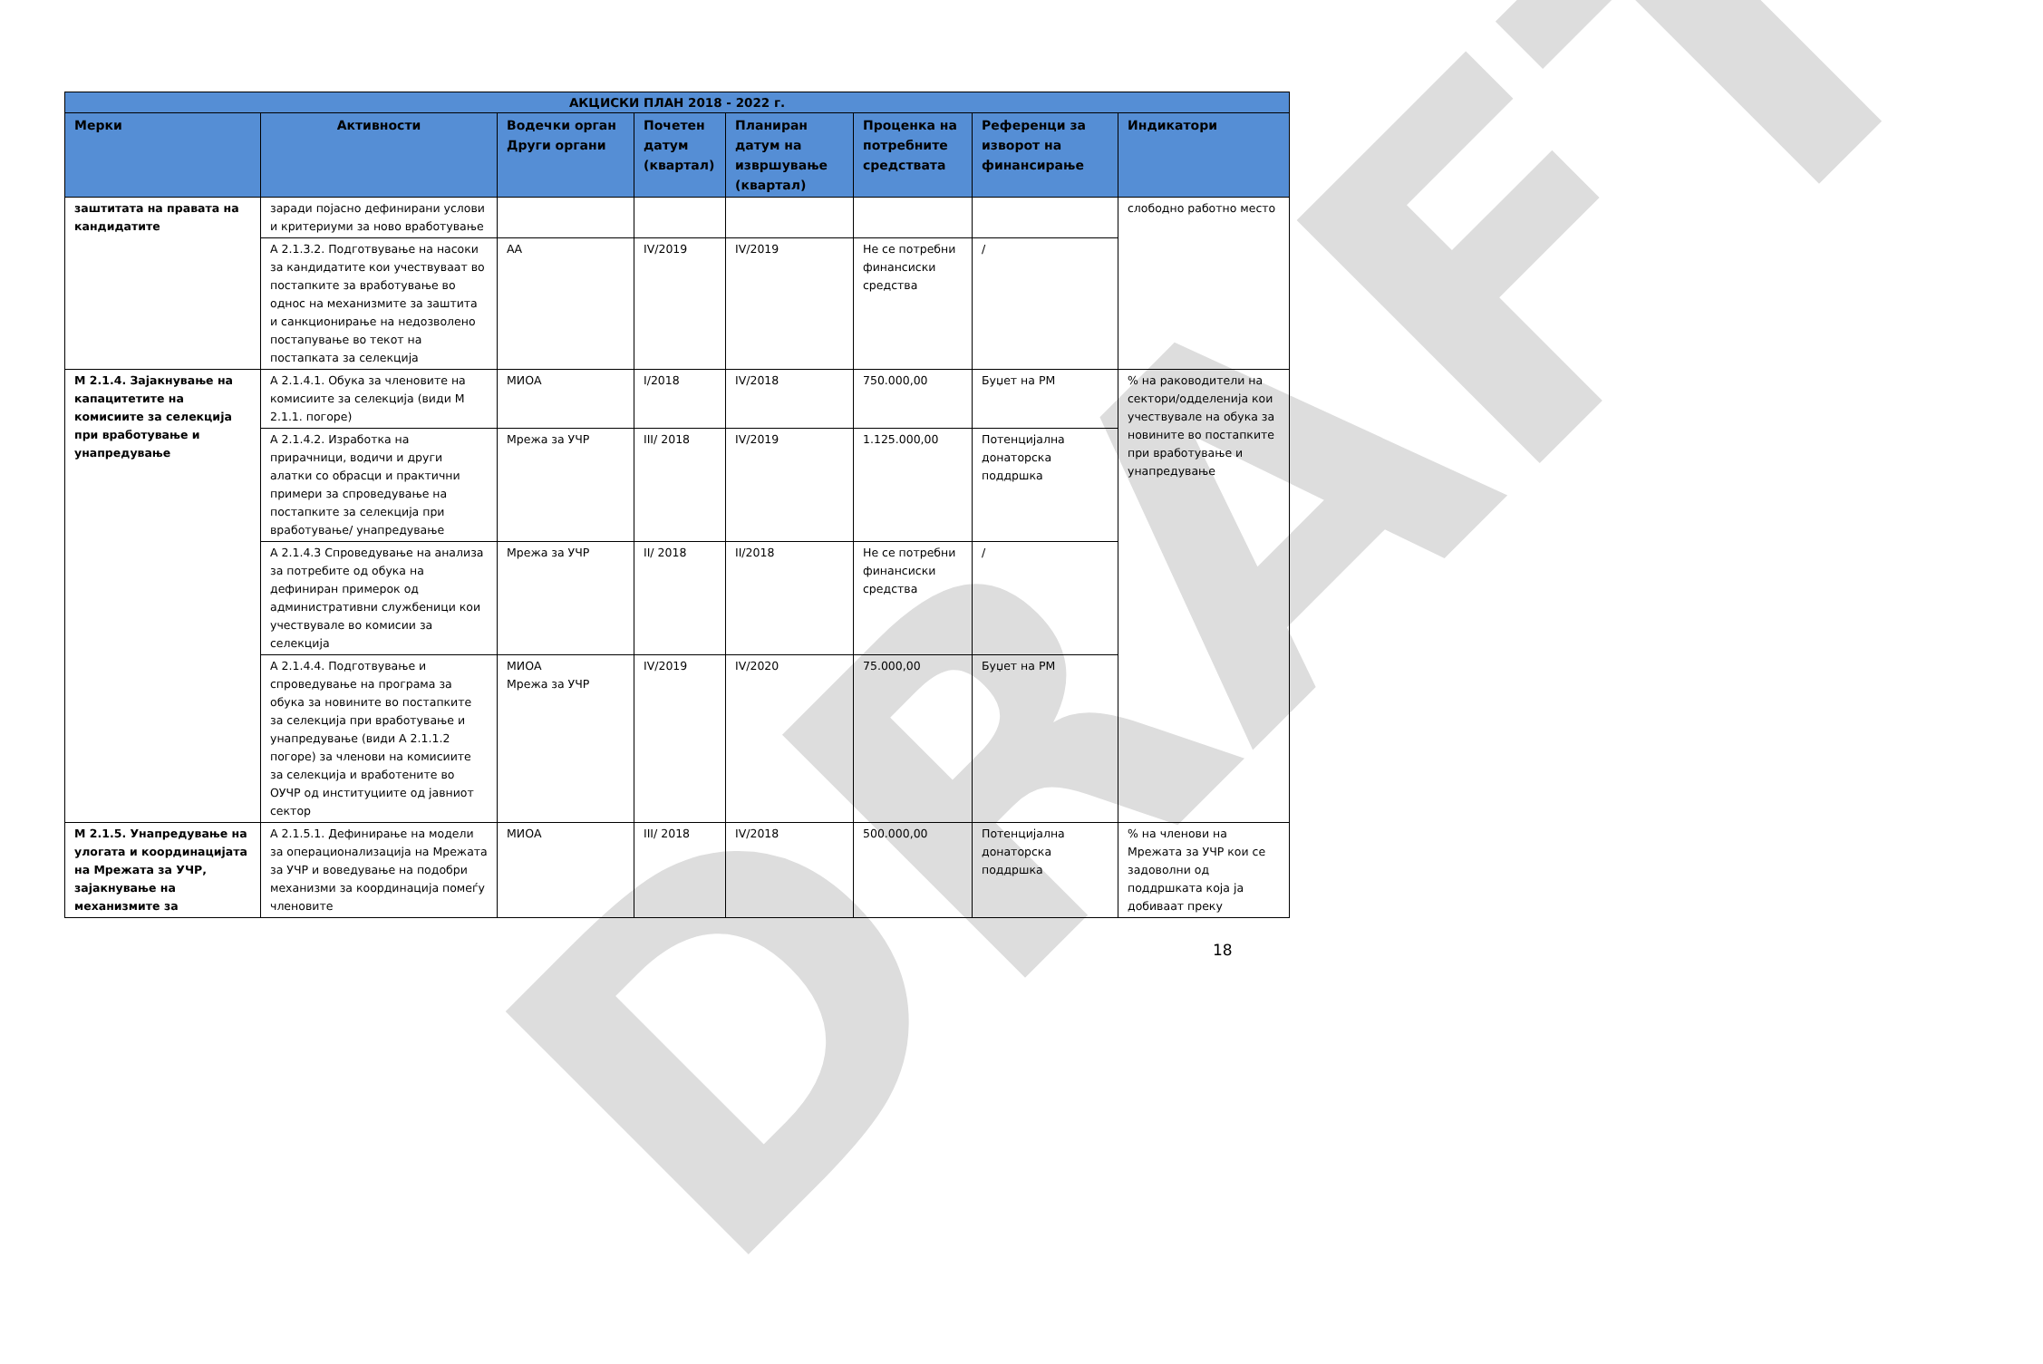DRAFT
| АКЦИСКИ ПЛАН 2018 - 2022 г. | | | | | | | |
| --- | --- | --- | --- | --- | --- | --- | --- |
| Мерки | Активности | Водечки орган Други органи | Почетен датум (квартал) | Планиран датум на извршување (квартал) | Проценка на потребните средствата | Референци за изворот на финансирање | Индикатори |
| заштитата на правата на кандидатите | заради појасно дефинирани услови и критериуми за ново вработување | | | | | | слободно работно место |
| | А 2.1.3.2. Подготвување на насоки за кандидатите кои учествуваат во постапките за вработување во однос на механизмите за заштита и санкционирање на недозволено постапување во текот на постапката за селекција | АА | IV/2019 | IV/2019 | Не се потребни финансиски средства | / | |
| М 2.1.4. Зајакнување на капацитетите на комисиите за селекција при вработување и унапредување | А 2.1.4.1. Обука за членовите на комисиите за селекција (види М 2.1.1. погоре) | МИОА | I/2018 | IV/2018 | 750.000,00 | Буџет на РМ | % на раководители на сектори/одделенија кои учествувале на обука за новините во постапките при вработување и унапредување |
| | А 2.1.4.2. Изработка на прирачници, водичи и други алатки со обрасци и практични примери за спроведување на постапките за селекција при вработување/ унапредување | Мрежа за УЧР | III/ 2018 | IV/2019 | 1.125.000,00 | Потенцијална донаторска поддршка | |
| | А 2.1.4.3 Спроведување на анализа за потребите од обука на дефиниран примерок од административни службеници кои учествувале во комисии за селекција | Мрежа за УЧР | II/ 2018 | II/2018 | Не се потребни финансиски средства | / | |
| | А 2.1.4.4. Подготвување и спроведување на програма за обука за новините во постапките за селекција при вработување и унапредување (види А 2.1.1.2 погоре) за членови на комисиите за селекција и вработените во ОУЧР од институциите од јавниот сектор | МИОА Мрежа за УЧР | IV/2019 | IV/2020 | 75.000,00 | Буџет на РМ | |
| М 2.1.5. Унапредување на улогата и координацијата на Мрежата за УЧР, зајакнување на механизмите за | А 2.1.5.1. Дефинирање на модели за операционализација на Мрежата за УЧР и воведување на подобри механизми за координација помеѓу членовите | МИОА | III/ 2018 | IV/2018 | 500.000,00 | Потенцијална донаторска поддршка | % на членови на Мрежата за УЧР кои се задоволни од поддршката која ја добиваат преку |
18